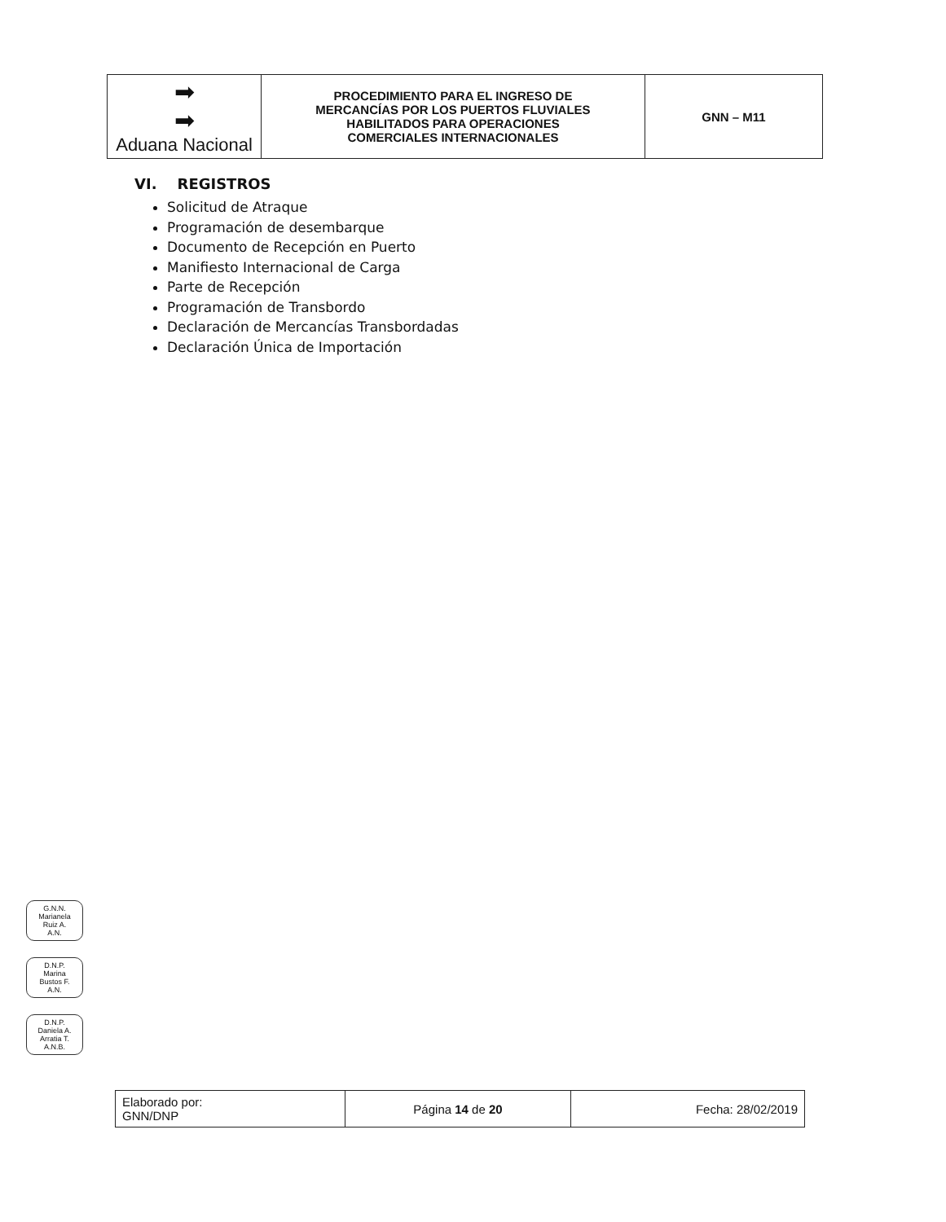| ➡ ➡ Aduana Nacional | PROCEDIMIENTO PARA EL INGRESO DE MERCANCÍAS POR LOS PUERTOS FLUVIALES HABILITADOS PARA OPERACIONES COMERCIALES INTERNACIONALES | GNN – M11 |
VI. REGISTROS
Solicitud de Atraque
Programación de desembarque
Documento de Recepción en Puerto
Manifiesto Internacional de Carga
Parte de Recepción
Programación de Transbordo
Declaración de Mercancías Transbordadas
Declaración Única de Importación
G.N.N.
Marianela
Ruiz A.
A.N.
D.N.P.
Marina
Bustos F.
A.N.
D.N.P.
Daniela A.
Arratia T.
A.N.B.
| Elaborado por: GNN/DNP | Página 14 de 20 | Fecha: 28/02/2019 |